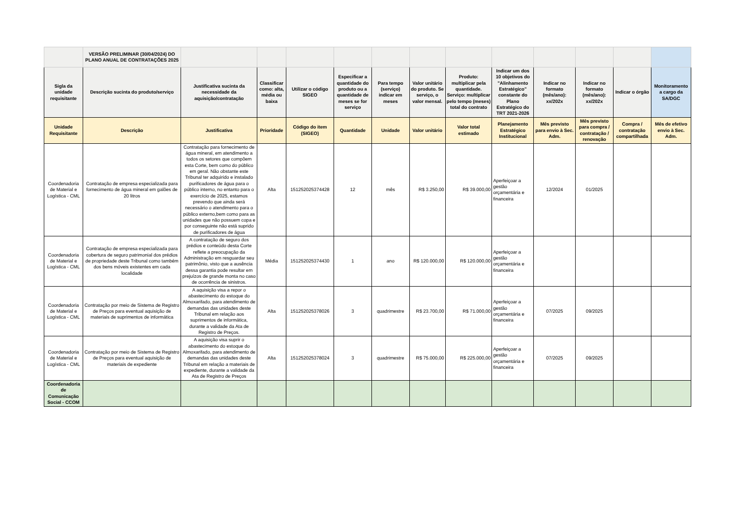| | VERSÃO PRELIMINAR (30/04/2024) DO PLANO ANUAL DE CONTRATAÇÕES 2025 | | | | | | | | | | | | |
| Sigla da unidade requisitante | Descrição sucinta do produto/serviço | Justificativa sucinta da necessidade da aquisição/contratação | Classificar como: alta, média ou baixa | Utilizar o código SIGEO | Especificar a quantidade do produto ou a quantidade de meses se for serviço | Para tempo (serviço) indicar em meses | Valor unitário do produto. Se serviço, o valor mensal. | Produto: multiplicar pela quantidade. Serviço: multiplicar pelo tempo (meses) total do contrato | Indicar um dos 10 objetivos do "Alinhamento Estratégico" constante do Plano Estratégico do TRT 2021-2026 | Indicar no formato (mês/ano): xx/202x | Indicar no formato (mês/ano): xx/202x | Indicar o órgão | Monitoramento a cargo da SA/DGC |
| Unidade Requisitante | Descrição | Justificativa | Prioridade | Código do item (SIGEO) | Quantidade | Unidade | Valor unitário | Valor total estimado | Planejamento Estratégico Institucional | Mês previsto para envio à Sec. Adm. | Mês previsto para compra / contratação / renovação | Compra / contratação compartilhada | Mês de efetivo envio à Sec. Adm. |
| Coordenadoria de Material e Logística - CML | Contratação de empresa especializada para fornecimento de água mineral em galões de 20 litros | Contratação para fornecimento de água mineral, em atendimento a todos os setores que compõem esta Corte, bem como do público em geral. Não obstante este Tribunal ter adquirido e instalado purificadores de água para o público interno, no entanto para o exercício de 2025, estamos prevendo que ainda será necessário o atendimento para o público externo,bem como para as unidades que não possuem copa e por conseguinte não está suprido de purificadores de água | Alta | 151252025374428 | 12 | mês | R$ 3.250,00 | R$ 39.000,00 | Aperfeiçoar a gestão orçamentária e financeira | 12/2024 | 01/2025 | | |
| Coordenadoria de Material e Logística - CML | Contratação de empresa especializada para cobertura de seguro patrimonial dos prédios de propriedade deste Tribunal como também dos bens móveis existentes em cada localidade | A contratação de seguro dos prédios e conteúdo desta Corte reflete a preocupação da Administração em resguardar seu patrimônio, visto que a ausência dessa garantia pode resultar em prejuízos de grande monta no caso de ocorrência de sinistros. | Média | 151252025374430 | 1 | ano | R$ 120.000,00 | R$ 120.000,00 | Aperfeiçoar a gestão orçamentária e financeira | | | | |
| Coordenadoria de Material e Logística - CML | Contratação por meio de Sistema de Registro de Preços para eventual aquisição de materiais de suprimentos de informática | A aquisição visa a repor o abastecimento do estoque do Almoxarifado, para atendimento de demandas das unidades deste Tribunal em relação aos suprimentos de informática, durante a validade da Ata de Registro de Preços. | Alta | 151252025378026 | 3 | quadrimestre | R$ 23.700,00 | R$ 71.000,00 | Aperfeiçoar a gestão orçamentária e financeira | 07/2025 | 09/2025 | | |
| Coordenadoria de Material e Logística - CML | Contratação por meio de Sistema de Registro de Preços para eventual aquisição de materiais de expediente | A aquisição visa suprir o abastecimento do estoque do Almoxarifado, para atendimento de demandas das unidades deste Tribunal em relação a materiais de expediente, durante a validade da Ata de Registro de Preços | Alta | 151252025378024 | 3 | quadrimestre | R$ 75.000,00 | R$ 225.000,00 | Aperfeiçoar a gestão orçamentária e financeira | 07/2025 | 09/2025 | | |
| Coordenadoria de Comunicação Social - CCOM | | | | | | | | | | | | | |